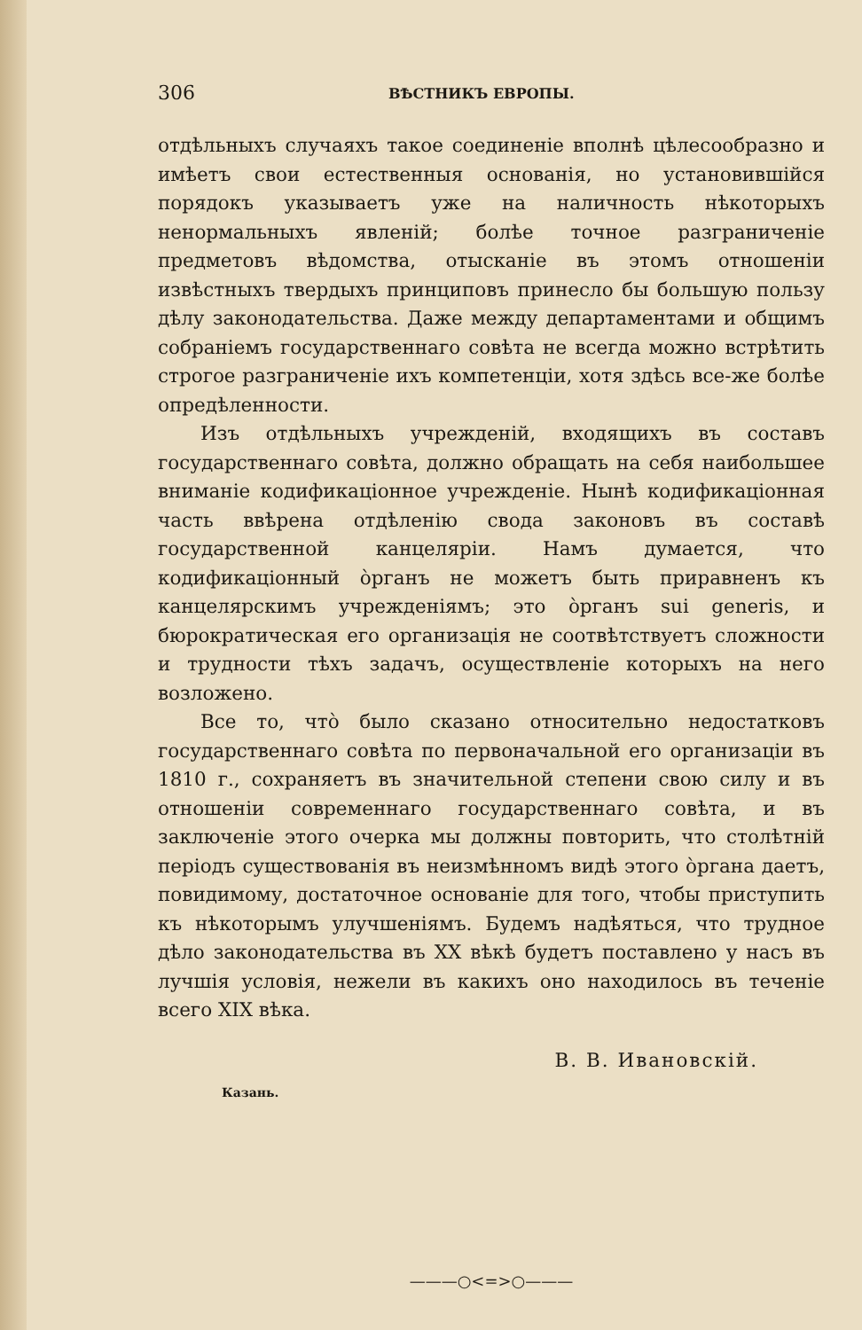306 ВѢСТНИКЪ ЕВРОПЫ.
отдѣльныхъ случаяхъ такое соединеніе вполнѣ цѣлесообразно и имѣетъ свои естественныя основанія, но установившійся порядокъ указываетъ уже на наличность нѣкоторыхъ ненормальныхъ явленій; болѣе точное разграниченіе предметовъ вѣдомства, отысканіе въ этомъ отношеніи извѣстныхъ твердыхъ принциповъ принесло бы большую пользу дѣлу законодательства. Даже между департаментами и общимъ собраніемъ государственнаго совѣта не всегда можно встрѣтить строгое разграниченіе ихъ компетенціи, хотя здѣсь все-же болѣе опредѣленности.
Изъ отдѣльныхъ учрежденій, входящихъ въ составъ государственнаго совѣта, должно обращать на себя наибольшее вниманіе кодификаціонное учрежденіе. Нынѣ кодификаціонная часть ввѣрена отдѣленію свода законовъ въ составѣ государственной канцеляріи. Намъ думается, что кодификаціонный о̀рганъ не можетъ быть приравненъ къ канцелярскимъ учрежденіямъ; это о̀рганъ sui generis, и бюрократическая его организація не соотвѣтствуетъ сложности и трудности тѣхъ задачъ, осуществленіе которыхъ на него возложено.
Все то, что̀ было сказано относительно недостатковъ государственнаго совѣта по первоначальной его организаціи въ 1810 г., сохраняетъ въ значительной степени свою силу и въ отношеніи современнаго государственнаго совѣта, и въ заключеніе этого очерка мы должны повторить, что столѣтній періодъ существованія въ неизмѣнномъ видѣ этого о̀ргана даетъ, повидимому, достаточное основаніе для того, чтобы приступить къ нѣкоторымъ улучшеніямъ. Будемъ надѣяться, что трудное дѣло законодательства въ XX вѣкѣ будетъ поставлено у насъ въ лучшія условія, нежели въ какихъ оно находилось въ теченіе всего XIX вѣка.
В. В. Ивановскій.
Казань.
———○<=>○———